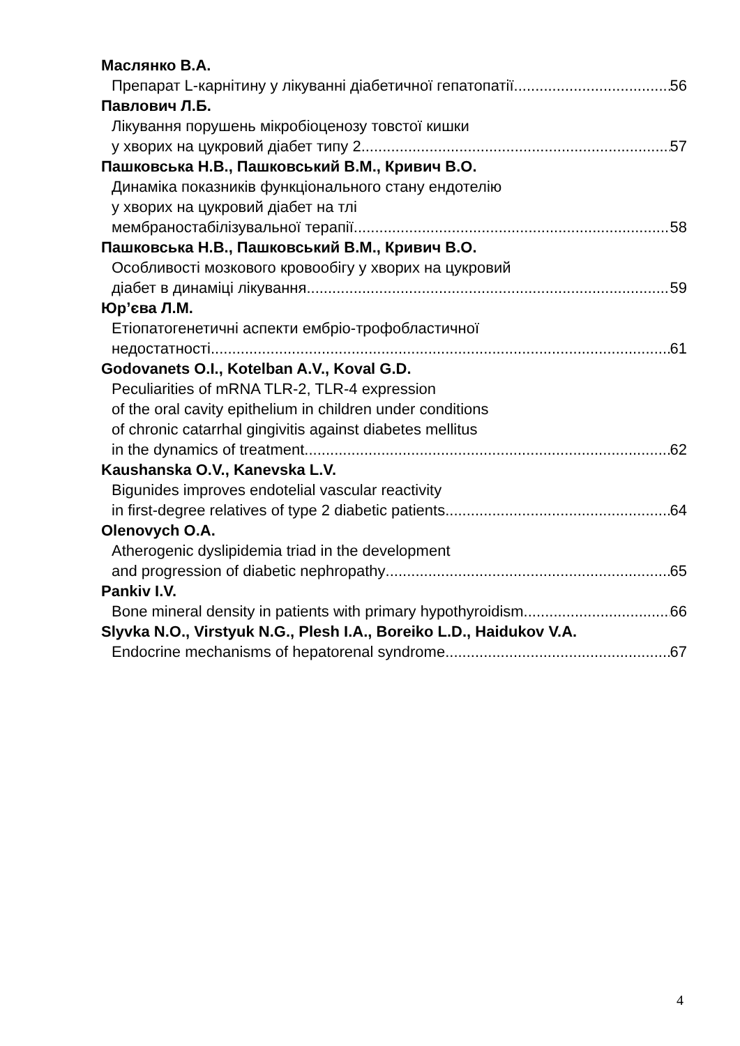Маслянко В.А.
Препарат L-карнітину у лікуванні діабетичної гепатопатії 56
Павлович Л.Б.
Лікування порушень мікробіоценозу товстої кишки
у хворих на цукровий діабет типу 2 57
Пашковська Н.В., Пашковський В.М., Кривич В.О.
Динаміка показників функціонального стану ендотелію
у хворих на цукровий діабет на тлі
мембраностабілізувальної терапії 58
Пашковська Н.В., Пашковський В.М., Кривич В.О.
Особливості мозкового кровообігу у хворих на цукровий
діабет в динаміці лікування 59
Юр’єва Л.М.
Етіопатогенетичні аспекти ембріо-трофобластичної
недостатності 61
Godovanets O.I., Kotelban A.V., Koval G.D.
Peculiarities of mRNA TLR-2, TLR-4 expression
of the oral cavity epithelium in children under conditions
of chronic catarrhal gingivitis against diabetes mellitus
in the dynamics of treatment 62
Kaushanska O.V., Kanevska L.V.
Bigunides improves endotelial vascular reactivity
in first-degree relatives of type 2 diabetic patients 64
Olenovych O.A.
Atherogenic dyslipidemia triad in the development
and progression of diabetic nephropathy 65
Pankiv I.V.
Bone mineral density in patients with primary hypothyroidism 66
Slyvka N.O., Virstyuk N.G., Plesh I.A., Boreiko L.D., Haidukov V.A.
Endocrine mechanisms of hepatorenal syndrome 67
4